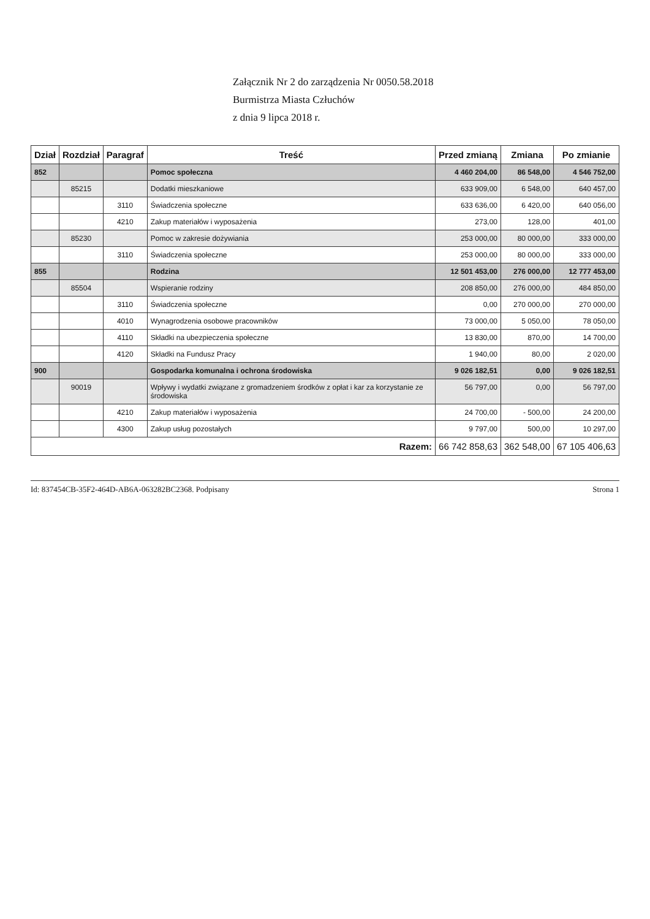Załącznik Nr 2 do zarządzenia Nr 0050.58.2018
Burmistrza Miasta Człuchów
z dnia 9 lipca 2018 r.
| Dział | Rozdział | Paragraf | Treść | Przed zmianą | Zmiana | Po zmianie |
| --- | --- | --- | --- | --- | --- | --- |
| 852 | | | Pomoc społeczna | 4 460 204,00 | 86 548,00 | 4 546 752,00 |
| | 85215 | | Dodatki mieszkaniowe | 633 909,00 | 6 548,00 | 640 457,00 |
| | | 3110 | Świadczenia społeczne | 633 636,00 | 6 420,00 | 640 056,00 |
| | | 4210 | Zakup materiałów i wyposażenia | 273,00 | 128,00 | 401,00 |
| | 85230 | | Pomoc w zakresie dożywiania | 253 000,00 | 80 000,00 | 333 000,00 |
| | | 3110 | Świadczenia społeczne | 253 000,00 | 80 000,00 | 333 000,00 |
| 855 | | | Rodzina | 12 501 453,00 | 276 000,00 | 12 777 453,00 |
| | 85504 | | Wspieranie rodziny | 208 850,00 | 276 000,00 | 484 850,00 |
| | | 3110 | Świadczenia społeczne | 0,00 | 270 000,00 | 270 000,00 |
| | | 4010 | Wynagrodzenia osobowe pracowników | 73 000,00 | 5 050,00 | 78 050,00 |
| | | 4110 | Składki na ubezpieczenia społeczne | 13 830,00 | 870,00 | 14 700,00 |
| | | 4120 | Składki na Fundusz Pracy | 1 940,00 | 80,00 | 2 020,00 |
| 900 | | | Gospodarka komunalna i ochrona środowiska | 9 026 182,51 | 0,00 | 9 026 182,51 |
| | 90019 | | Wpływy i wydatki związane z gromadzeniem środków z opłat i kar za korzystanie ze środowiska | 56 797,00 | 0,00 | 56 797,00 |
| | | 4210 | Zakup materiałów i wyposażenia | 24 700,00 | - 500,00 | 24 200,00 |
| | | 4300 | Zakup usług pozostałych | 9 797,00 | 500,00 | 10 297,00 |
| Razem: | | | | 66 742 858,63 | 362 548,00 | 67 105 406,63 |
Id: 837454CB-35F2-464D-AB6A-063282BC2368. Podpisany Strona 1